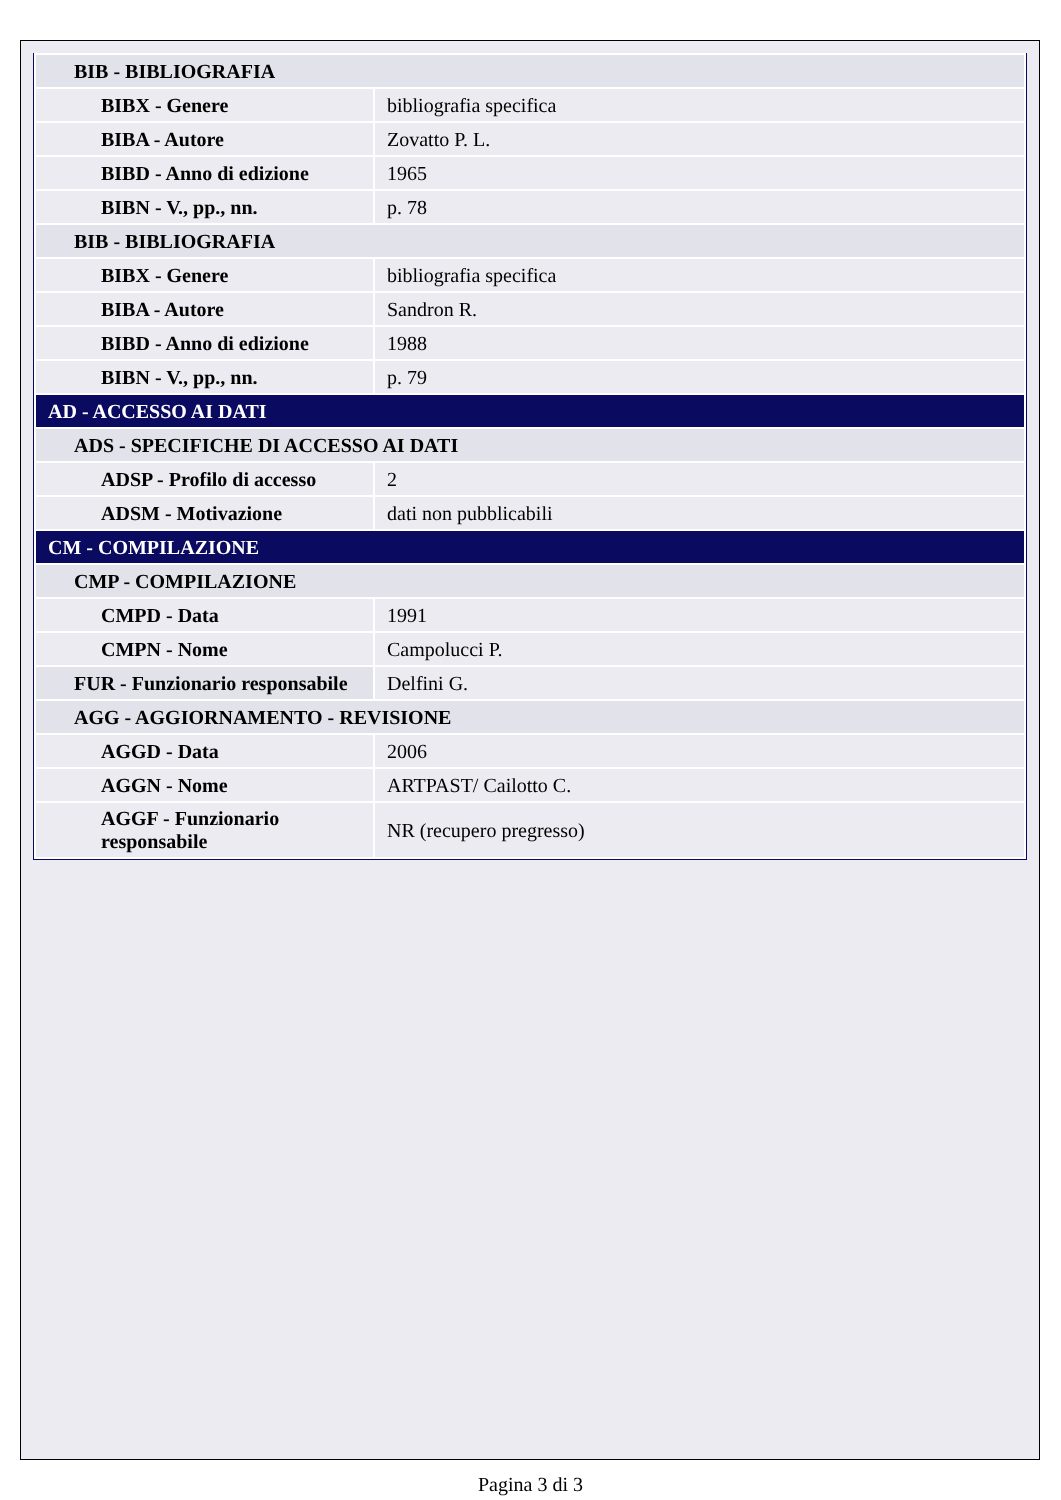| BIB - BIBLIOGRAFIA | |
| BIBX - Genere | bibliografia specifica |
| BIBA - Autore | Zovatto P. L. |
| BIBD - Anno di edizione | 1965 |
| BIBN - V., pp., nn. | p. 78 |
| BIB - BIBLIOGRAFIA | |
| BIBX - Genere | bibliografia specifica |
| BIBA - Autore | Sandron R. |
| BIBD - Anno di edizione | 1988 |
| BIBN - V., pp., nn. | p. 79 |
| AD - ACCESSO AI DATI | |
| ADS - SPECIFICHE DI ACCESSO AI DATI | |
| ADSP - Profilo di accesso | 2 |
| ADSM - Motivazione | dati non pubblicabili |
| CM - COMPILAZIONE | |
| CMP - COMPILAZIONE | |
| CMPD - Data | 1991 |
| CMPN - Nome | Campolucci P. |
| FUR - Funzionario responsabile | Delfini G. |
| AGG - AGGIORNAMENTO - REVISIONE | |
| AGGD - Data | 2006 |
| AGGN - Nome | ARTPAST/ Cailotto C. |
| AGGF - Funzionario responsabile | NR (recupero pregresso) |
Pagina 3 di 3